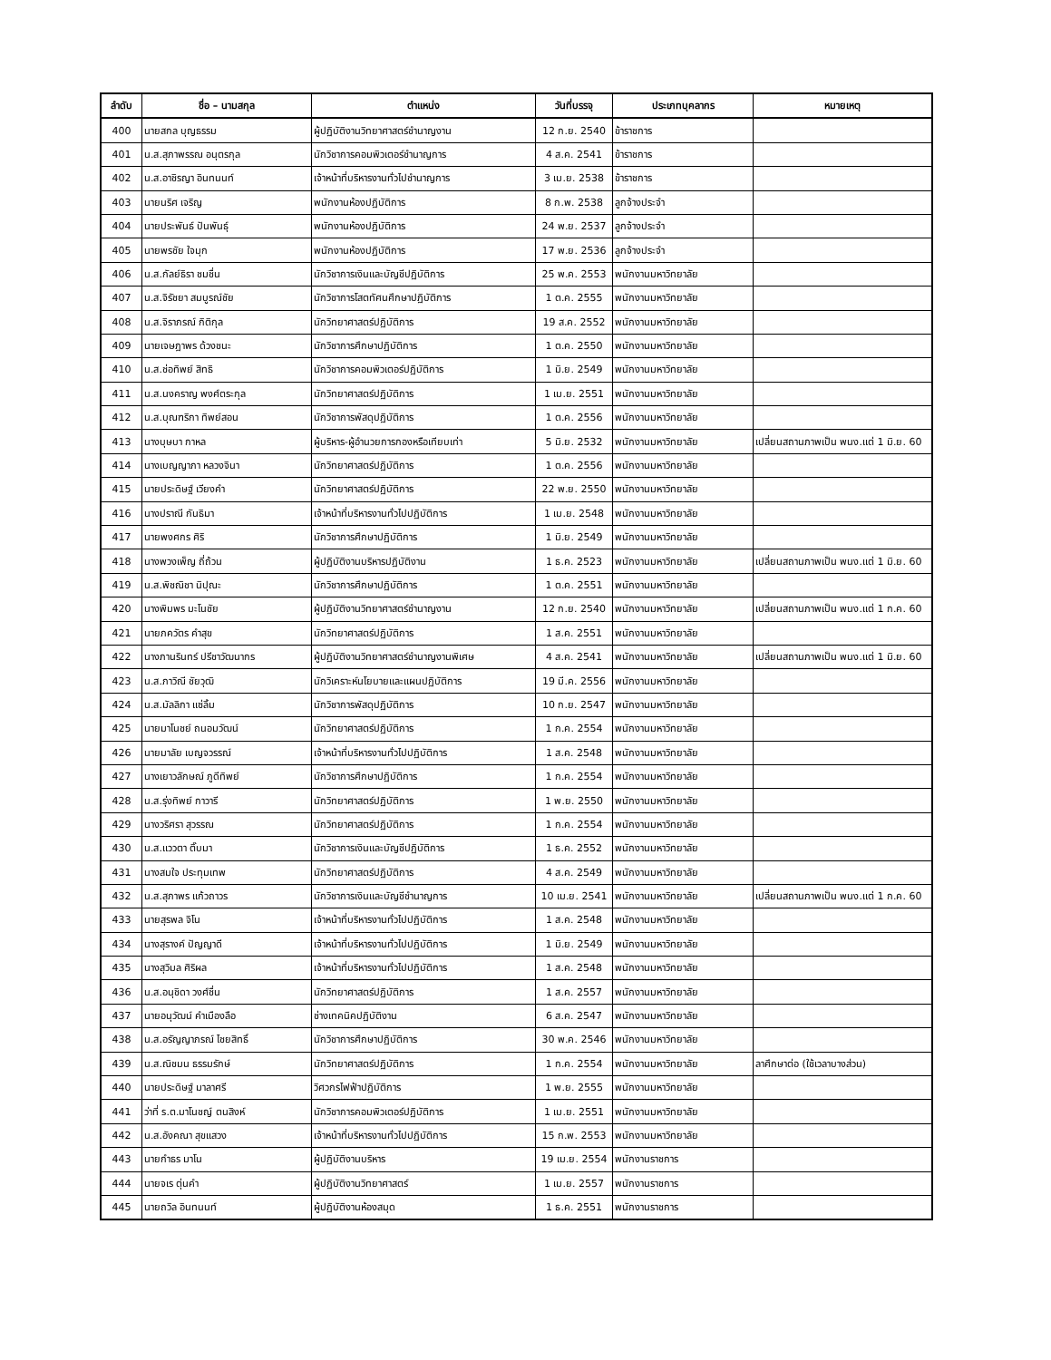| ลำดับ | ชื่อ – นามสกุล | ตำแหน่ง | วันที่บรรจุ | ประเภทบุคลากร | หมายเหตุ |
| --- | --- | --- | --- | --- | --- |
| 400 | นายสกล บุญธรรม | ผู้ปฏิบัติงานวิทยาศาสตร์ชำนาญงาน | 12 ก.ย. 2540 | ข้าราชการ | |
| 401 | น.ส.สุภาพรรณ อนุตรกุล | นักวิชาการคอมพิวเตอร์ชำนาญการ | 4 ส.ค. 2541 | ข้าราชการ | |
| 402 | น.ส.อาชิรญา อินทนนท์ | เจ้าหน้าที่บริหารงานทั่วไปชำนาญการ | 3 เม.ย. 2538 | ข้าราชการ | |
| 403 | นายนริศ เจริญ | พนักงานห้องปฏิบัติการ | 8 ก.พ. 2538 | ลูกจ้างประจำ | |
| 404 | นายประพันธ์ ปันพันธุ์ | พนักงานห้องปฏิบัติการ | 24 พ.ย. 2537 | ลูกจ้างประจำ | |
| 405 | นายพรชัย ใจมุก | พนักงานห้องปฏิบัติการ | 17 พ.ย. 2536 | ลูกจ้างประจำ | |
| 406 | น.ส.กัลย์ธิรา ชมชื่น | นักวิชาการเงินและบัญชีปฏิบัติการ | 25 พ.ค. 2553 | พนักงานมหาวิทยาลัย | |
| 407 | น.ส.จิรัชยา สมบูรณ์ชัย | นักวิชาการโสตทัศนศึกษาปฏิบัติการ | 1 ต.ค. 2555 | พนักงานมหาวิทยาลัย | |
| 408 | น.ส.จิราภรณ์ กิติกุล | นักวิทยาศาสตร์ปฏิบัติการ | 19 ส.ค. 2552 | พนักงานมหาวิทยาลัย | |
| 409 | นายเจษฎาพร ด้วงชนะ | นักวิชาการศึกษาปฏิบัติการ | 1 ต.ค. 2550 | พนักงานมหาวิทยาลัย | |
| 410 | น.ส.ช่อทิพย์ สิทธิ | นักวิชาการคอมพิวเตอร์ปฏิบัติการ | 1 มิ.ย. 2549 | พนักงานมหาวิทยาลัย | |
| 411 | น.ส.นงคราญ พงศ์ตระกุล | นักวิทยาศาสตร์ปฏิบัติการ | 1 เม.ย. 2551 | พนักงานมหาวิทยาลัย | |
| 412 | น.ส.บุณฑริกา ทิพย์สอน | นักวิชาการพัสดุปฏิบัติการ | 1 ต.ค. 2556 | พนักงานมหาวิทยาลัย | |
| 413 | นางบุษบา กาหล | ผู้บริหาร-ผู้อำนวยการกองหรือเทียบเท่า | 5 มิ.ย. 2532 | พนักงานมหาวิทยาลัย | เปลี่ยนสถานภาพเป็น พนง.แต่ 1 มิ.ย. 60 |
| 414 | นางเบญญาภา หลวงจินา | นักวิทยาศาสตร์ปฏิบัติการ | 1 ต.ค. 2556 | พนักงานมหาวิทยาลัย | |
| 415 | นายประดิษฐ์ เวียงคำ | นักวิทยาศาสตร์ปฏิบัติการ | 22 พ.ย. 2550 | พนักงานมหาวิทยาลัย | |
| 416 | นางปราณี กันธิมา | เจ้าหน้าที่บริหารงานทั่วไปปฏิบัติการ | 1 เม.ย. 2548 | พนักงานมหาวิทยาลัย | |
| 417 | นายพงศกร ศิริ | นักวิชาการศึกษาปฏิบัติการ | 1 มิ.ย. 2549 | พนักงานมหาวิทยาลัย | |
| 418 | นางพวงเพ็ญ ถี่ถ้วน | ผู้ปฏิบัติงานบริหารปฏิบัติงาน | 1 ธ.ค. 2523 | พนักงานมหาวิทยาลัย | เปลี่ยนสถานภาพเป็น พนง.แต่ 1 มิ.ย. 60 |
| 419 | น.ส.พิชณิชา นิปุณะ | นักวิชาการศึกษาปฏิบัติการ | 1 ต.ค. 2551 | พนักงานมหาวิทยาลัย | |
| 420 | นางพิมพร มะโนชัย | ผู้ปฏิบัติงานวิทยาศาสตร์ชำนาญงาน | 12 ก.ย. 2540 | พนักงานมหาวิทยาลัย | เปลี่ยนสถานภาพเป็น พนง.แต่ 1 ก.ค. 60 |
| 421 | นายภควัตร คำสุข | นักวิทยาศาสตร์ปฏิบัติการ | 1 ส.ค. 2551 | พนักงานมหาวิทยาลัย | |
| 422 | นางภานรินทร์ ปรีชาวัฒนากร | ผู้ปฏิบัติงานวิทยาศาสตร์ชำนาญงานพิเศษ | 4 ส.ค. 2541 | พนักงานมหาวิทยาลัย | เปลี่ยนสถานภาพเป็น พนง.แต่ 1 มิ.ย. 60 |
| 423 | น.ส.ภาวิณี ชัยวุฒิ | นักวิเคราะห์นโยบายและแผนปฏิบัติการ | 19 มี.ค. 2556 | พนักงานมหาวิทยาลัย | |
| 424 | น.ส.มัลลิกา แซ่ลิ้ม | นักวิชาการพัสดุปฏิบัติการ | 10 ก.ย. 2547 | พนักงานมหาวิทยาลัย | |
| 425 | นายมาโนชย์ ถนอมวัฒน์ | นักวิทยาศาสตร์ปฏิบัติการ | 1 ก.ค. 2554 | พนักงานมหาวิทยาลัย | |
| 426 | นายมาลัย เบญจวรรณ์ | เจ้าหน้าที่บริหารงานทั่วไปปฏิบัติการ | 1 ส.ค. 2548 | พนักงานมหาวิทยาลัย | |
| 427 | นางเยาวลักษณ์ ภูดีทิพย์ | นักวิชาการศึกษาปฏิบัติการ | 1 ก.ค. 2554 | พนักงานมหาวิทยาลัย | |
| 428 | น.ส.รุ่งทิพย์ กาวารี | นักวิทยาศาสตร์ปฏิบัติการ | 1 พ.ย. 2550 | พนักงานมหาวิทยาลัย | |
| 429 | นางวริศรา สุวรรณ | นักวิทยาศาสตร์ปฏิบัติการ | 1 ก.ค. 2554 | พนักงานมหาวิทยาลัย | |
| 430 | น.ส.แววตา ติ๊บมา | นักวิชาการเงินและบัญชีปฏิบัติการ | 1 ธ.ค. 2552 | พนักงานมหาวิทยาลัย | |
| 431 | นางสมใจ ประทุมเทพ | นักวิทยาศาสตร์ปฏิบัติการ | 4 ส.ค. 2549 | พนักงานมหาวิทยาลัย | |
| 432 | น.ส.สุภาพร แก้วถาวร | นักวิชาการเงินและบัญชีชำนาญการ | 10 เม.ย. 2541 | พนักงานมหาวิทยาลัย | เปลี่ยนสถานภาพเป็น พนง.แต่ 1 ก.ค. 60 |
| 433 | นายสุรพล จิโน | เจ้าหน้าที่บริหารงานทั่วไปปฏิบัติการ | 1 ส.ค. 2548 | พนักงานมหาวิทยาลัย | |
| 434 | นางสุรางค์ ปัญญาดี | เจ้าหน้าที่บริหารงานทั่วไปปฏิบัติการ | 1 มิ.ย. 2549 | พนักงานมหาวิทยาลัย | |
| 435 | นางสุวิมล ศิริผล | เจ้าหน้าที่บริหารงานทั่วไปปฏิบัติการ | 1 ส.ค. 2548 | พนักงานมหาวิทยาลัย | |
| 436 | น.ส.อนุชิดา วงศ์ชื่น | นักวิทยาศาสตร์ปฏิบัติการ | 1 ส.ค. 2557 | พนักงานมหาวิทยาลัย | |
| 437 | นายอนุวัฒน์ คำเมืองลือ | ช่างเทคนิคปฏิบัติงาน | 6 ส.ค. 2547 | พนักงานมหาวิทยาลัย | |
| 438 | น.ส.อรัญญาภรณ์ ไชยสิทธิ์ | นักวิชาการศึกษาปฏิบัติการ | 30 พ.ค. 2546 | พนักงานมหาวิทยาลัย | |
| 439 | น.ส.ณิชมน ธรรมรักษ์ | นักวิทยาศาสตร์ปฏิบัติการ | 1 ก.ค. 2554 | พนักงานมหาวิทยาลัย | ลาศึกษาต่อ (ใช้เวลาบางส่วน) |
| 440 | นายประดิษฐ์ มาลาศรี | วิศวกรไฟฟ้าปฏิบัติการ | 1 พ.ย. 2555 | พนักงานมหาวิทยาลัย | |
| 441 | ว่าที่ ร.ต.มาโนชญ์ ตนสิงห์ | นักวิชาการคอมพิวเตอร์ปฏิบัติการ | 1 เม.ย. 2551 | พนักงานมหาวิทยาลัย | |
| 442 | น.ส.อังคณา สุขแสวง | เจ้าหน้าที่บริหารงานทั่วไปปฏิบัติการ | 15 ก.พ. 2553 | พนักงานมหาวิทยาลัย | |
| 443 | นายกำธร มาโน | ผู้ปฏิบัติงานบริหาร | 19 เม.ย. 2554 | พนักงานราชการ | |
| 444 | นายจเร ตุ่นคำ | ผู้ปฏิบัติงานวิทยาศาสตร์ | 1 เม.ย. 2557 | พนักงานราชการ | |
| 445 | นายถวิล อินทนนท์ | ผู้ปฏิบัติงานห้องสมุด | 1 ธ.ค. 2551 | พนักงานราชการ | |